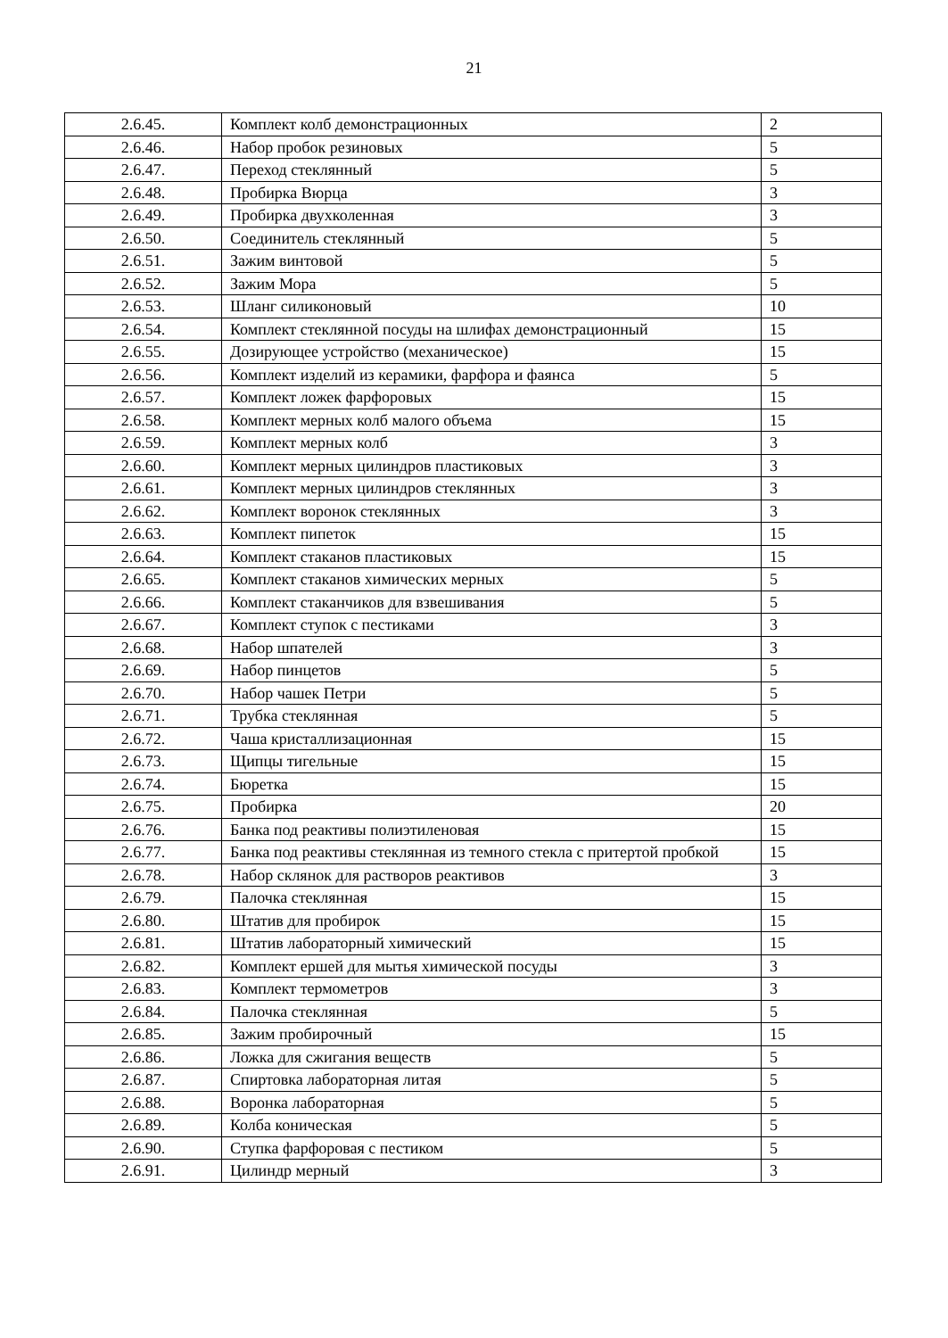21
| 2.6.45. | Комплект колб демонстрационных | 2 |
| 2.6.46. | Набор пробок резиновых | 5 |
| 2.6.47. | Переход стеклянный | 5 |
| 2.6.48. | Пробирка Вюрца | 3 |
| 2.6.49. | Пробирка двухколенная | 3 |
| 2.6.50. | Соединитель стеклянный | 5 |
| 2.6.51. | Зажим винтовой | 5 |
| 2.6.52. | Зажим Мора | 5 |
| 2.6.53. | Шланг силиконовый | 10 |
| 2.6.54. | Комплект стеклянной посуды на шлифах демонстрационный | 15 |
| 2.6.55. | Дозирующее устройство (механическое) | 15 |
| 2.6.56. | Комплект изделий из керамики, фарфора и фаянса | 5 |
| 2.6.57. | Комплект ложек фарфоровых | 15 |
| 2.6.58. | Комплект мерных колб малого объема | 15 |
| 2.6.59. | Комплект мерных колб | 3 |
| 2.6.60. | Комплект мерных цилиндров пластиковых | 3 |
| 2.6.61. | Комплект мерных цилиндров стеклянных | 3 |
| 2.6.62. | Комплект воронок стеклянных | 3 |
| 2.6.63. | Комплект пипеток | 15 |
| 2.6.64. | Комплект стаканов пластиковых | 15 |
| 2.6.65. | Комплект стаканов химических мерных | 5 |
| 2.6.66. | Комплект стаканчиков для взвешивания | 5 |
| 2.6.67. | Комплект ступок с пестиками | 3 |
| 2.6.68. | Набор шпателей | 3 |
| 2.6.69. | Набор пинцетов | 5 |
| 2.6.70. | Набор чашек Петри | 5 |
| 2.6.71. | Трубка стеклянная | 5 |
| 2.6.72. | Чаша кристаллизационная | 15 |
| 2.6.73. | Щипцы тигельные | 15 |
| 2.6.74. | Бюретка | 15 |
| 2.6.75. | Пробирка | 20 |
| 2.6.76. | Банка под реактивы полиэтиленовая | 15 |
| 2.6.77. | Банка под реактивы стеклянная из темного стекла с притертой пробкой | 15 |
| 2.6.78. | Набор склянок для растворов реактивов | 3 |
| 2.6.79. | Палочка стеклянная | 15 |
| 2.6.80. | Штатив для пробирок | 15 |
| 2.6.81. | Штатив лабораторный химический | 15 |
| 2.6.82. | Комплект ершей для мытья химической посуды | 3 |
| 2.6.83. | Комплект термометров | 3 |
| 2.6.84. | Палочка стеклянная | 5 |
| 2.6.85. | Зажим пробирочный | 15 |
| 2.6.86. | Ложка для сжигания веществ | 5 |
| 2.6.87. | Спиртовка лабораторная литая | 5 |
| 2.6.88. | Воронка лабораторная | 5 |
| 2.6.89. | Колба коническая | 5 |
| 2.6.90. | Ступка фарфоровая с пестиком | 5 |
| 2.6.91. | Цилиндр мерный | 3 |